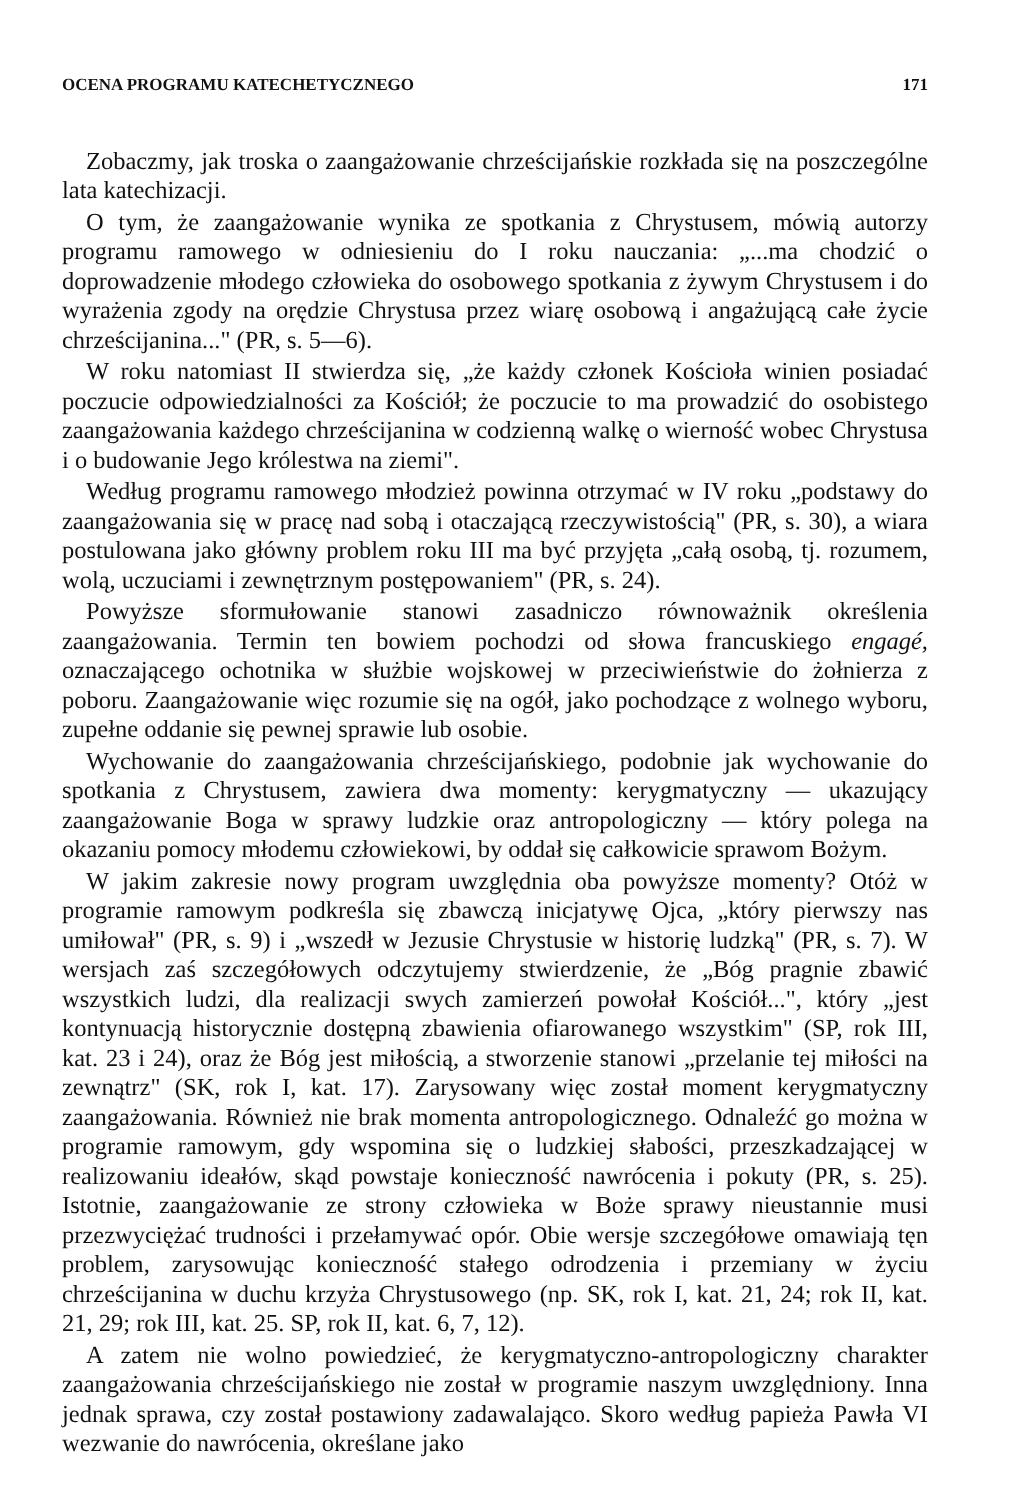OCENA PROGRAMU KATECHETYCZNEGO 171
Zobaczmy, jak troska o zaangażowanie chrześcijańskie rozkłada się na poszczególne lata katechizacji.
O tym, że zaangażowanie wynika ze spotkania z Chrystusem, mówią autorzy programu ramowego w odniesieniu do I roku nauczania: „...ma chodzić o doprowadzenie młodego człowieka do osobowego spotkania z żywym Chrystusem i do wyrażenia zgody na orędzie Chrystusa przez wiarę osobową i angażującą całe życie chrześcijanina..." (PR, s. 5—6).
W roku natomiast II stwierdza się, „że każdy członek Kościoła winien posiadać poczucie odpowiedzialności za Kościół; że poczucie to ma prowadzić do osobistego zaangażowania każdego chrześcijanina w codzienną walkę o wierność wobec Chrystusa i o budowanie Jego królestwa na ziemi".
Według programu ramowego młodzież powinna otrzymać w IV roku „podstawy do zaangażowania się w pracę nad sobą i otaczającą rzeczywistością" (PR, s. 30), a wiara postulowana jako główny problem roku III ma być przyjęta „całą osobą, tj. rozumem, wolą, uczuciami i zewnętrznym postępowaniem" (PR, s. 24).
Powyższe sformułowanie stanowi zasadniczo równoważnik określenia zaangażowania. Termin ten bowiem pochodzi od słowa francuskiego engagé, oznaczającego ochotnika w służbie wojskowej w przeciwieństwie do żołnierza z poboru. Zaangażowanie więc rozumie się na ogół, jako pochodzące z wolnego wyboru, zupełne oddanie się pewnej sprawie lub osobie.
Wychowanie do zaangażowania chrześcijańskiego, podobnie jak wychowanie do spotkania z Chrystusem, zawiera dwa momenty: kerygmatyczny — ukazujący zaangażowanie Boga w sprawy ludzkie oraz antropologiczny — który polega na okazaniu pomocy młodemu człowiekowi, by oddał się całkowicie sprawom Bożym.
W jakim zakresie nowy program uwzględnia oba powyższe momenty? Otóż w programie ramowym podkreśla się zbawczą inicjatywę Ojca, „który pierwszy nas umiłował" (PR, s. 9) i „wszedł w Jezusie Chrystusie w historię ludzką" (PR, s. 7). W wersjach zaś szczegółowych odczytujemy stwierdzenie, że „Bóg pragnie zbawić wszystkich ludzi, dla realizacji swych zamierzeń powołał Kościół...", który „jest kontynuacją historycznie dostępną zbawienia ofiarowanego wszystkim" (SP, rok III, kat. 23 i 24), oraz że Bóg jest miłością, a stworzenie stanowi „przelanie tej miłości na zewnątrz" (SK, rok I, kat. 17). Zarysowany więc został moment kerygmatyczny zaangażowania. Również nie brak momenta antropologicznego. Odnaleźć go można w programie ramowym, gdy wspomina się o ludzkiej słabości, przeszkadzającej w realizowaniu ideałów, skąd powstaje konieczność nawrócenia i pokuty (PR, s. 25). Istotnie, zaangażowanie ze strony człowieka w Boże sprawy nieustannie musi przezwyciężać trudności i przełamywać opór. Obie wersje szczegółowe omawiają tęn problem, zarysowując konieczność stałego odrodzenia i przemiany w życiu chrześcijanina w duchu krzyża Chrystusowego (np. SK, rok I, kat. 21, 24; rok II, kat. 21, 29; rok III, kat. 25. SP, rok II, kat. 6, 7, 12).
A zatem nie wolno powiedzieć, że kerygmatyczno-antropologiczny charakter zaangażowania chrześcijańskiego nie został w programie naszym uwzględniony. Inna jednak sprawa, czy został postawiony zadawalająco. Skoro według papieża Pawła VI wezwanie do nawrócenia, określane jako